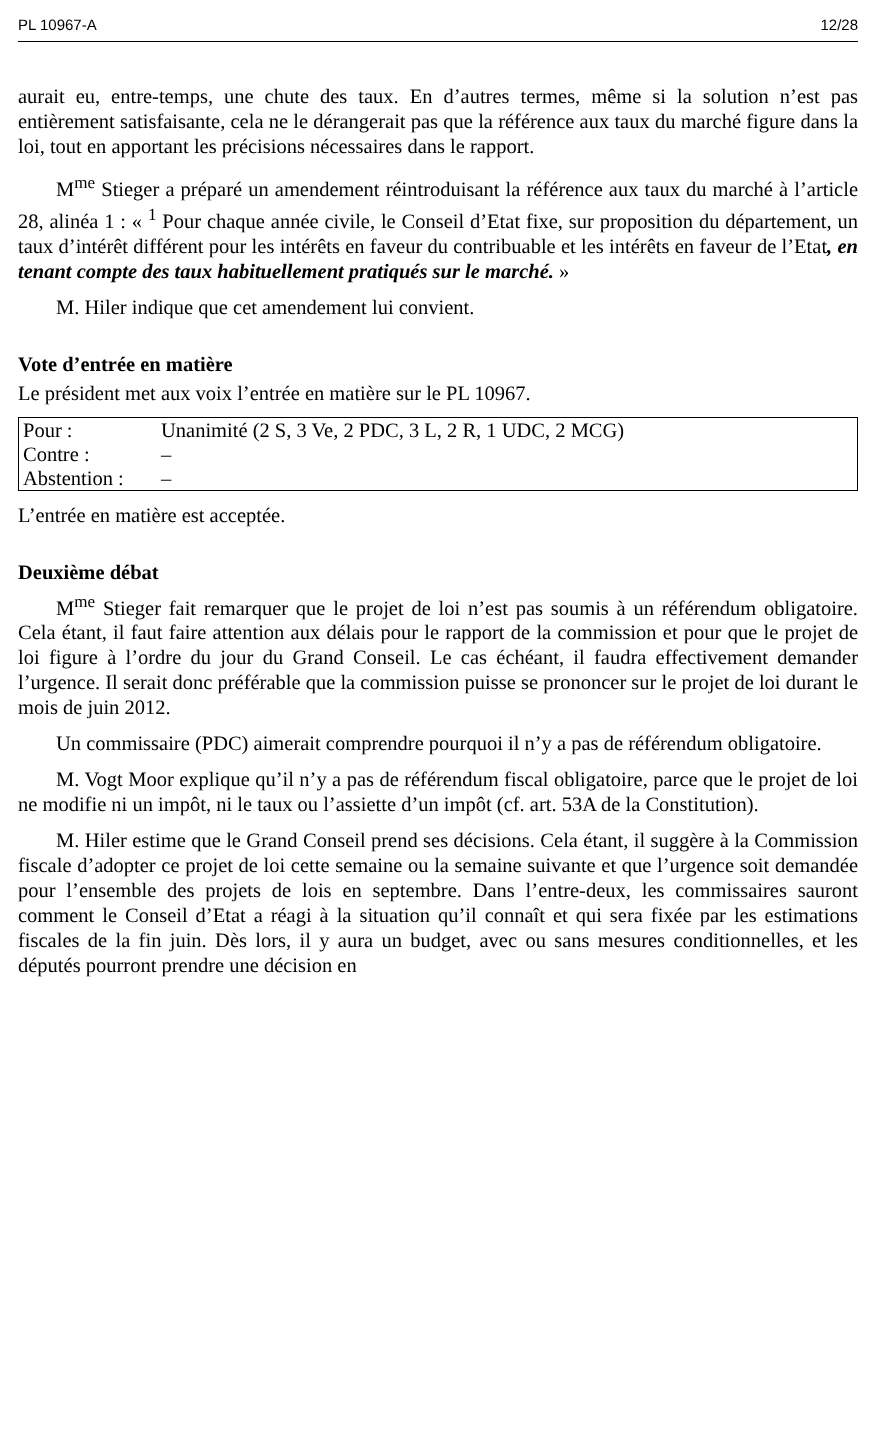PL 10967-A 12/28
aurait eu, entre-temps, une chute des taux. En d’autres termes, même si la solution n’est pas entièrement satisfaisante, cela ne le dérangerait pas que la référence aux taux du marché figure dans la loi, tout en apportant les précisions nécessaires dans le rapport.
M<sup>me</sup> Stieger a préparé un amendement réintroduisant la référence aux taux du marché à l’article 28, alinéa 1 : « <sup>1</sup> Pour chaque année civile, le Conseil d’Etat fixe, sur proposition du département, un taux d’intérêt différent pour les intérêts en faveur du contribuable et les intérêts en faveur de l’Etat, en tenant compte des taux habituellement pratiqués sur le marché. »
M. Hiler indique que cet amendement lui convient.
Vote d’entrée en matière
Le président met aux voix l’entrée en matière sur le PL 10967.
| Pour : | Unanimité (2 S, 3 Ve, 2 PDC, 3 L, 2 R, 1 UDC, 2 MCG) |
| Contre : | – |
| Abstention : | – |
L’entrée en matière est acceptée.
Deuxième débat
M<sup>me</sup> Stieger fait remarquer que le projet de loi n’est pas soumis à un référendum obligatoire. Cela étant, il faut faire attention aux délais pour le rapport de la commission et pour que le projet de loi figure à l’ordre du jour du Grand Conseil. Le cas échéant, il faudra effectivement demander l’urgence. Il serait donc préférable que la commission puisse se prononcer sur le projet de loi durant le mois de juin 2012.
Un commissaire (PDC) aimerait comprendre pourquoi il n’y a pas de référendum obligatoire.
M. Vogt Moor explique qu’il n’y a pas de référendum fiscal obligatoire, parce que le projet de loi ne modifie ni un impôt, ni le taux ou l’assiette d’un impôt (cf. art. 53A de la Constitution).
M. Hiler estime que le Grand Conseil prend ses décisions. Cela étant, il suggère à la Commission fiscale d’adopter ce projet de loi cette semaine ou la semaine suivante et que l’urgence soit demandée pour l’ensemble des projets de lois en septembre. Dans l’entre-deux, les commissaires sauront comment le Conseil d’Etat a réagi à la situation qu’il connaît et qui sera fixée par les estimations fiscales de la fin juin. Dès lors, il y aura un budget, avec ou sans mesures conditionnelles, et les députés pourront prendre une décision en